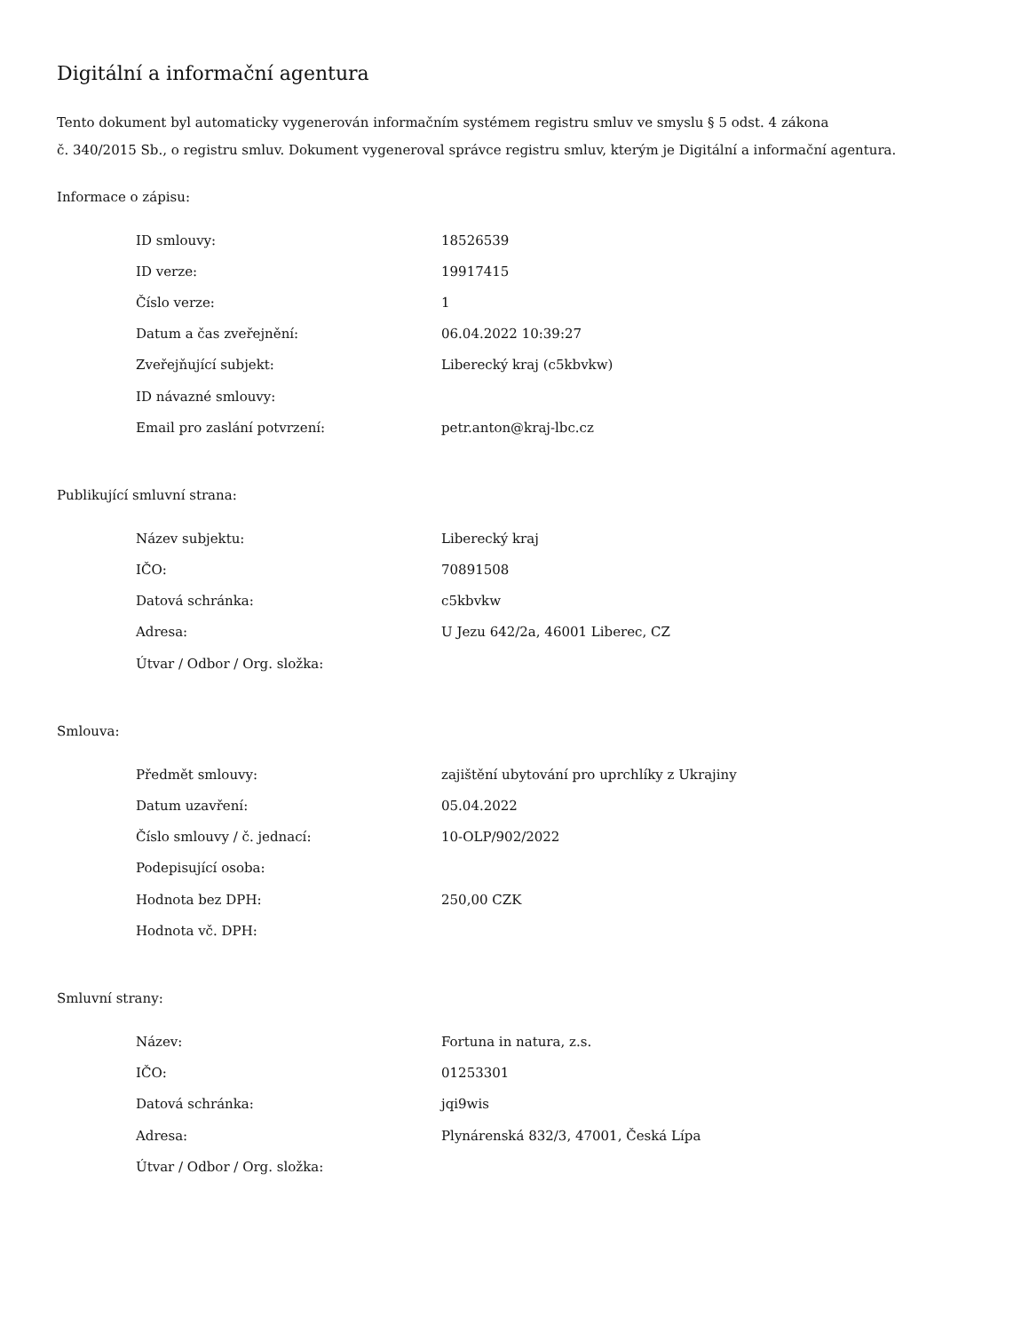Digitální a informační agentura
Tento dokument byl automaticky vygenerován informačním systémem registru smluv ve smyslu § 5 odst. 4 zákona
č. 340/2015 Sb., o registru smluv. Dokument vygeneroval správce registru smluv, kterým je Digitální a informační agentura.
Informace o zápisu:
| ID smlouvy: | 18526539 |
| ID verze: | 19917415 |
| Číslo verze: | 1 |
| Datum a čas zveřejnění: | 06.04.2022 10:39:27 |
| Zveřejňující subjekt: | Liberecký kraj (c5kbvkw) |
| ID návazné smlouvy: | |
| Email pro zaslání potvrzení: | petr.anton@kraj-lbc.cz |
Publikující smluvní strana:
| Název subjektu: | Liberecký kraj |
| IČO: | 70891508 |
| Datová schránka: | c5kbvkw |
| Adresa: | U Jezu 642/2a, 46001 Liberec, CZ |
| Útvar / Odbor / Org. složka: | |
Smlouva:
| Předmět smlouvy: | zajištění ubytování pro uprchlíky z Ukrajiny |
| Datum uzavření: | 05.04.2022 |
| Číslo smlouvy / č. jednací: | 10-OLP/902/2022 |
| Podepisující osoba: | |
| Hodnota bez DPH: | 250,00 CZK |
| Hodnota vč. DPH: | |
Smluvní strany:
| Název: | Fortuna in natura, z.s. |
| IČO: | 01253301 |
| Datová schránka: | jqi9wis |
| Adresa: | Plynárenská 832/3, 47001, Česká Lípa |
| Útvar / Odbor / Org. složka: | |